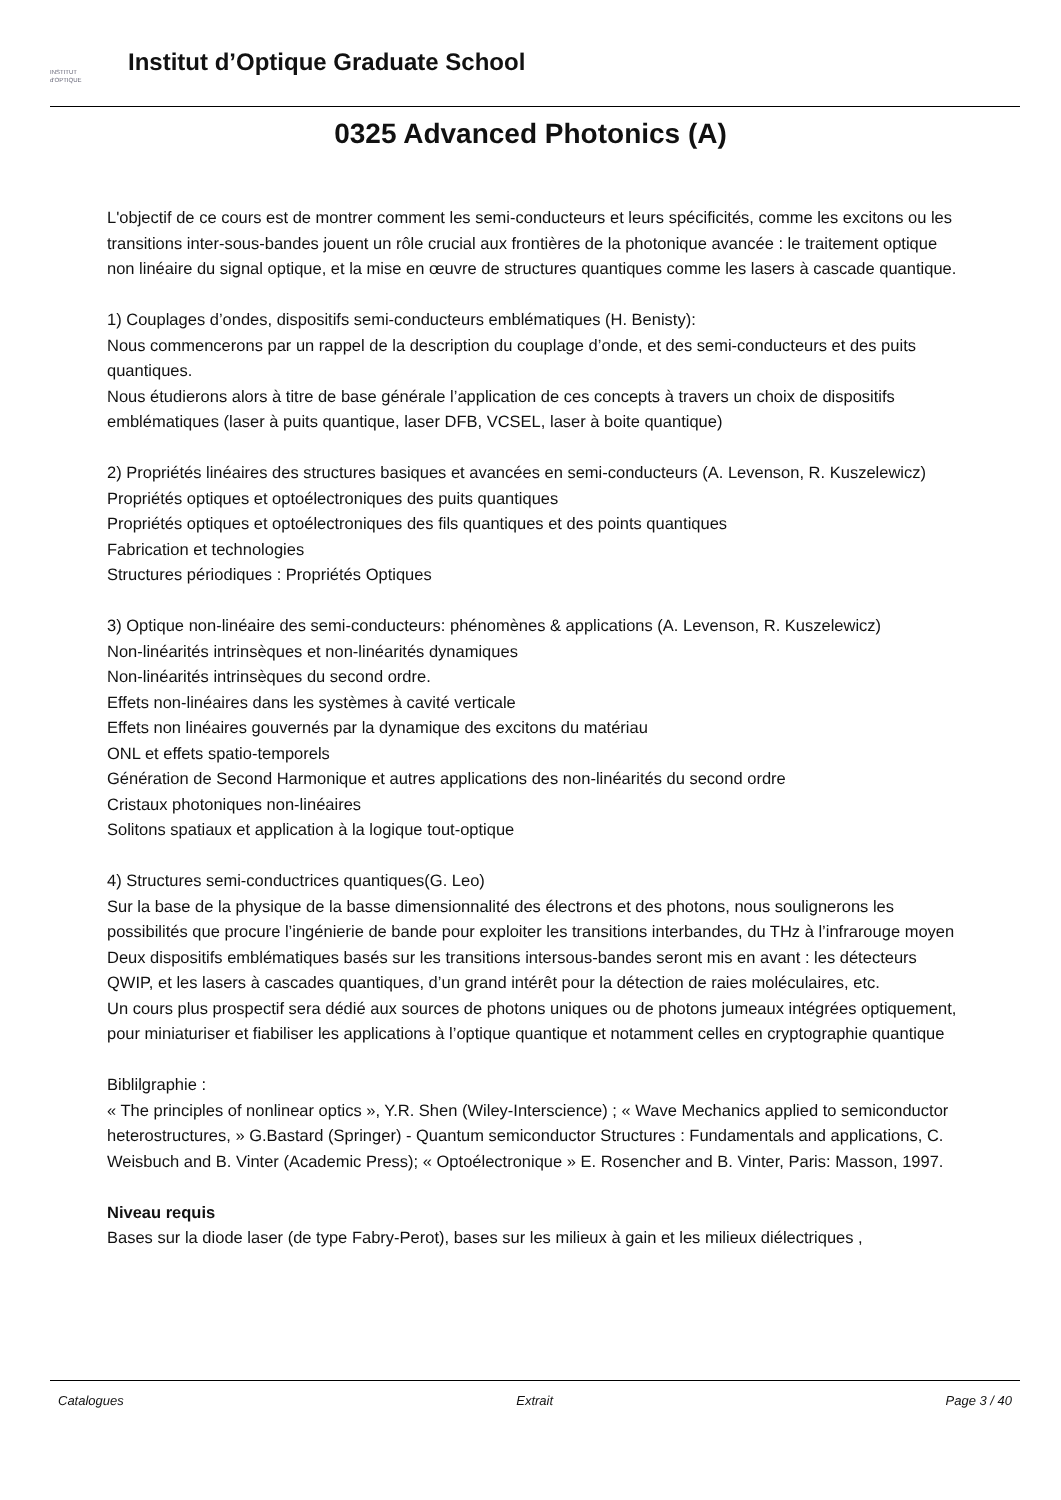INSTITUT
d'OPTIQUE
Institut d’Optique Graduate School
0325 Advanced Photonics (A)
L'objectif de ce cours est de montrer comment les semi-conducteurs et leurs spécificités, comme les excitons ou les transitions inter-sous-bandes jouent un rôle crucial aux frontières de la photonique avancée : le traitement optique non linéaire du signal optique, et la mise en œuvre de structures quantiques comme les lasers à cascade quantique.
1) Couplages d’ondes, dispositifs semi-conducteurs emblématiques (H. Benisty):
Nous commencerons par un rappel de la description du couplage d’onde, et des semi-conducteurs et des puits quantiques.
Nous étudierons alors à titre de base générale l’application de ces concepts à travers un choix de dispositifs emblématiques (laser à puits quantique, laser DFB, VCSEL, laser à boite quantique)
2) Propriétés linéaires des structures basiques et avancées en semi-conducteurs (A. Levenson, R. Kuszelewicz)
Propriétés optiques et optoélectroniques des puits quantiques
Propriétés optiques et optoélectroniques des fils quantiques et des points quantiques
Fabrication et technologies
Structures périodiques : Propriétés Optiques
3) Optique non-linéaire des semi-conducteurs: phénomènes & applications (A. Levenson, R. Kuszelewicz)
Non-linéarités intrinsèques et non-linéarités dynamiques
Non-linéarités intrinsèques du second ordre.
Effets non-linéaires dans les systèmes à cavité verticale
Effets non linéaires gouvernés par la dynamique des excitons du matériau
ONL et effets spatio-temporels
Génération de Second Harmonique et autres applications des non-linéarités du second ordre
Cristaux photoniques non-linéaires
Solitons spatiaux et application à la logique tout-optique
4) Structures semi-conductrices quantiques(G. Leo)
Sur la base de la physique de la basse dimensionnalité des électrons et des photons, nous soulignerons les possibilités que procure l’ingénierie de bande pour exploiter les transitions interbandes, du THz à l’infrarouge moyen
Deux dispositifs emblématiques basés sur les transitions intersous-bandes seront mis en avant : les détecteurs QWIP, et les lasers à cascades quantiques, d’un grand intérêt pour la détection de raies moléculaires, etc.
Un cours plus prospectif sera dédié aux sources de photons uniques ou de photons jumeaux intégrées optiquement, pour miniaturiser et fiabiliser les applications à l’optique quantique et notamment celles en cryptographie quantique
Biblilgraphie :
« The principles of nonlinear optics », Y.R. Shen (Wiley-Interscience) ; « Wave Mechanics applied to semiconductor heterostructures, » G.Bastard (Springer) - Quantum semiconductor Structures : Fundamentals and applications, C. Weisbuch and B. Vinter (Academic Press); « Optoélectronique » E. Rosencher and B. Vinter, Paris: Masson, 1997.
Niveau requis
Bases sur la diode laser (de type Fabry-Perot), bases sur les milieux à gain et les milieux diélectriques ,
Catalogues Extrait Page 3 / 40